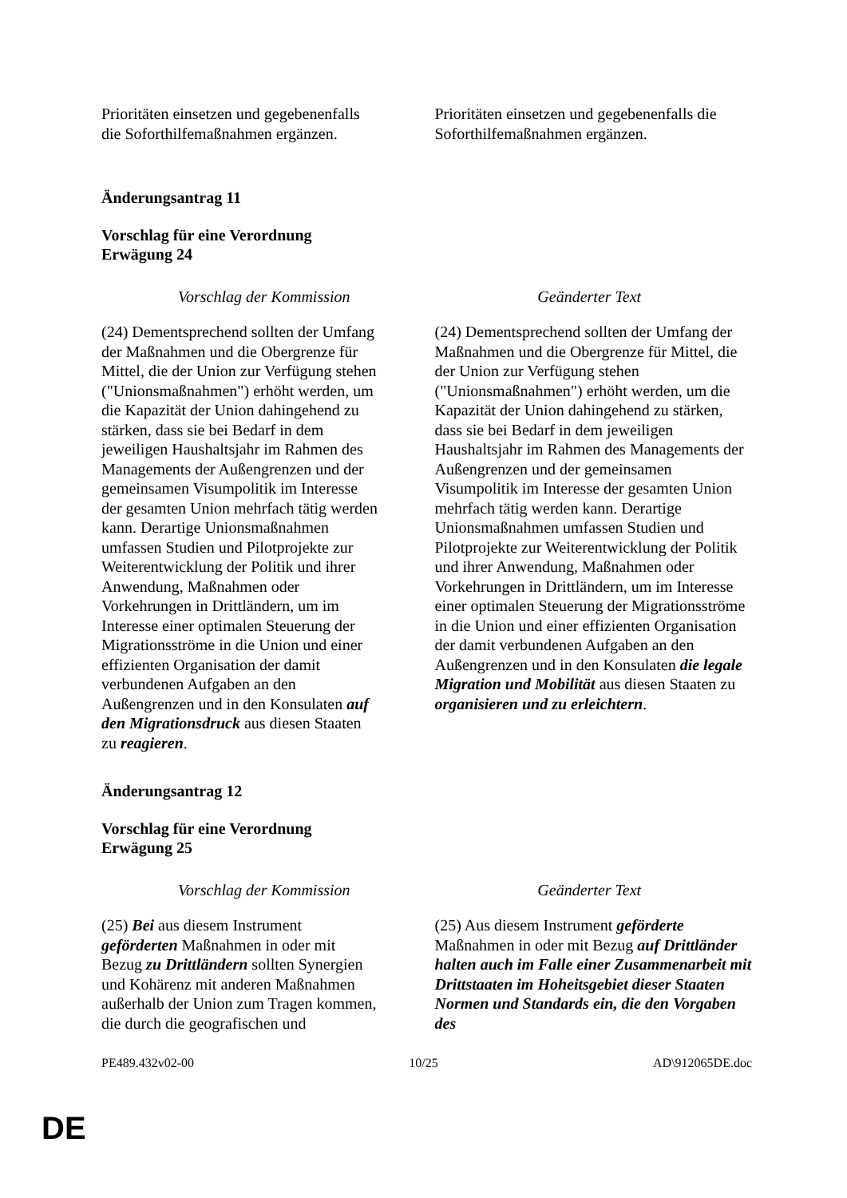| Prioritäten einsetzen und gegebenenfalls die Soforthilfemaßnahmen ergänzen. | Prioritäten einsetzen und gegebenenfalls die Soforthilfemaßnahmen ergänzen. |
Änderungsantrag 11
Vorschlag für eine Verordnung
Erwägung 24
| Vorschlag der Kommission | Geänderter Text |
| (24) Dementsprechend sollten der Umfang der Maßnahmen und die Obergrenze für Mittel, die der Union zur Verfügung stehen ("Unionsmaßnahmen") erhöht werden, um die Kapazität der Union dahingehend zu stärken, dass sie bei Bedarf in dem jeweiligen Haushaltsjahr im Rahmen des Managements der Außengrenzen und der gemeinsamen Visumpolitik im Interesse der gesamten Union mehrfach tätig werden kann. Derartige Unionsmaßnahmen umfassen Studien und Pilotprojekte zur Weiterentwicklung der Politik und ihrer Anwendung, Maßnahmen oder Vorkehrungen in Drittländern, um im Interesse einer optimalen Steuerung der Migrationsströme in die Union und einer effizienten Organisation der damit verbundenen Aufgaben an den Außengrenzen und in den Konsulaten auf den Migrationsdruck aus diesen Staaten zu reagieren . | (24) Dementsprechend sollten der Umfang der Maßnahmen und die Obergrenze für Mittel, die der Union zur Verfügung stehen ("Unionsmaßnahmen") erhöht werden, um die Kapazität der Union dahingehend zu stärken, dass sie bei Bedarf in dem jeweiligen Haushaltsjahr im Rahmen des Managements der Außengrenzen und der gemeinsamen Visumpolitik im Interesse der gesamten Union mehrfach tätig werden kann. Derartige Unionsmaßnahmen umfassen Studien und Pilotprojekte zur Weiterentwicklung der Politik und ihrer Anwendung, Maßnahmen oder Vorkehrungen in Drittländern, um im Interesse einer optimalen Steuerung der Migrationsströme in die Union und einer effizienten Organisation der damit verbundenen Aufgaben an den Außengrenzen und in den Konsulaten die legale Migration und Mobilität aus diesen Staaten zu organisieren und zu erleichtern . |
Änderungsantrag 12
Vorschlag für eine Verordnung
Erwägung 25
| Vorschlag der Kommission | Geänderter Text |
| (25) Bei aus diesem Instrument geförderten Maßnahmen in oder mit Bezug zu Drittländern sollten Synergien und Kohärenz mit anderen Maßnahmen außerhalb der Union zum Tragen kommen, die durch die geografischen und | (25) Aus diesem Instrument geförderte Maßnahmen in oder mit Bezug auf Drittländer halten auch im Falle einer Zusammenarbeit mit Drittstaaten im Hoheitsgebiet dieser Staaten Normen und Standards ein, die den Vorgaben des |
PE489.432v02-00 10/25 AD\912065DE.doc
DE